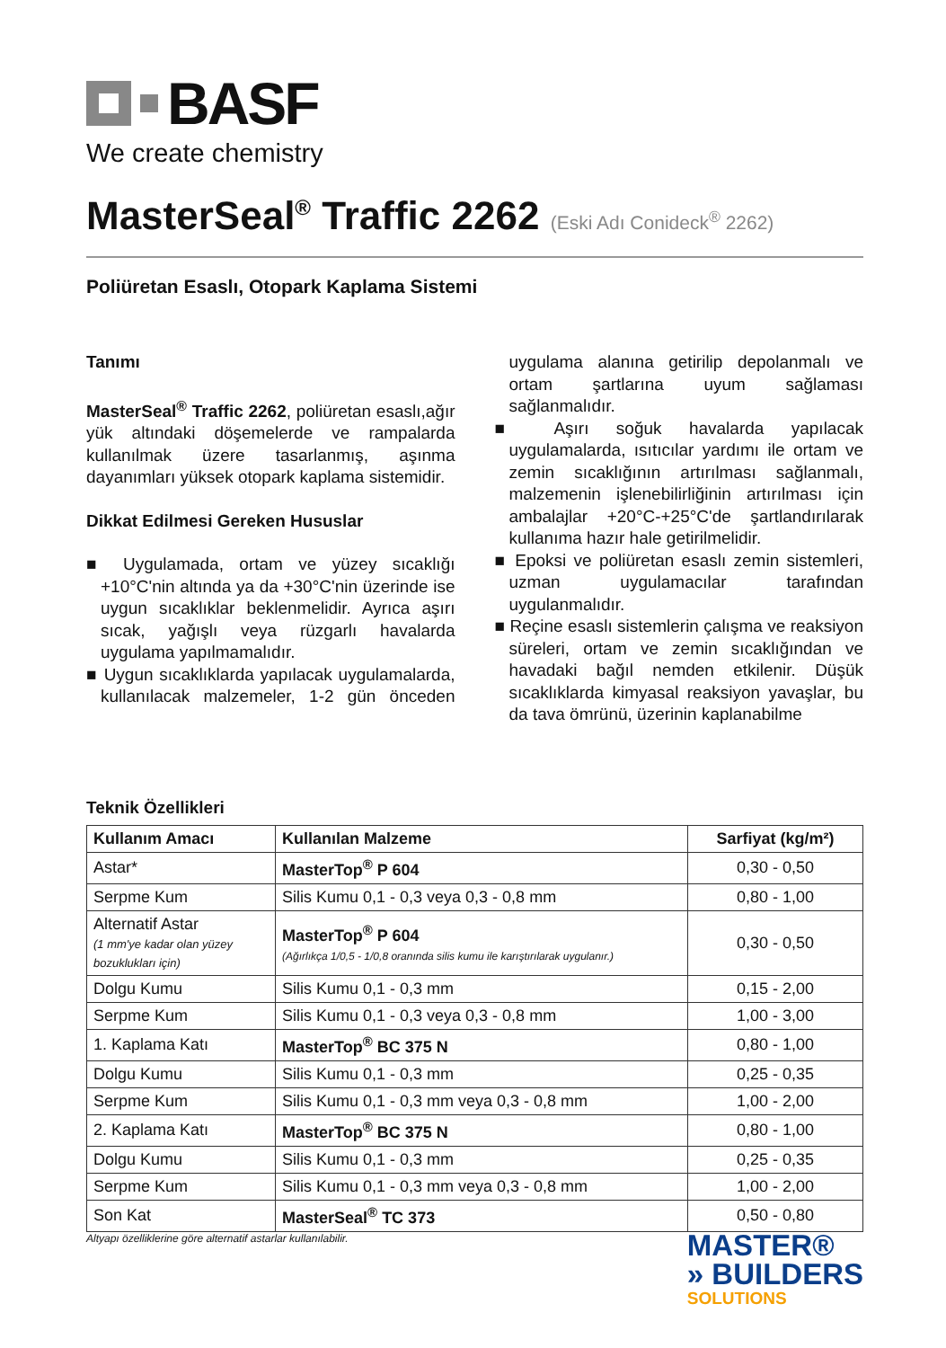BASF
We create chemistry
MasterSeal<sup>®</sup> Traffic 2262 (Eski Adı Conideck<sup>®</sup> 2262)
Poliüretan Esaslı, Otopark Kaplama Sistemi
Tanımı
MasterSeal<sup>®</sup> Traffic 2262, poliüretan esaslı,ağır yük altındaki döşemelerde ve rampalarda kullanılmak üzere tasarlanmış, aşınma dayanımları yüksek otopark kaplama sistemidir.
Dikkat Edilmesi Gereken Hususlar
■ Uygulamada, ortam ve yüzey sıcaklığı +10°C'nin altında ya da +30°C'nin üzerinde ise uygun sıcaklıklar beklenmelidir. Ayrıca aşırı sıcak, yağışlı veya rüzgarlı havalarda uygulama yapılmamalıdır.
■ Uygun sıcaklıklarda yapılacak uygulamalarda, kullanılacak malzemeler, 1-2 gün önceden uygulama alanına getirilip depolanmalı ve ortam şartlarına uyum sağlaması sağlanmalıdır.
■ Aşırı soğuk havalarda yapılacak uygulamalarda, ısıtıcılar yardımı ile ortam ve zemin sıcaklığının artırılması sağlanmalı, malzemenin işlenebilirliğinin artırılması için ambalajlar +20°C-+25°C'de şartlandırılarak kullanıma hazır hale getirilmelidir.
■ Epoksi ve poliüretan esaslı zemin sistemleri, uzman uygulamacılar tarafından uygulanmalıdır.
■ Reçine esaslı sistemlerin çalışma ve reaksiyon süreleri, ortam ve zemin sıcaklığından ve havadaki bağıl nemden etkilenir. Düşük sıcaklıklarda kimyasal reaksiyon yavaşlar, bu da tava ömrünü, üzerinin kaplanabilme
Teknik Özellikleri
| Kullanım Amacı | Kullanılan Malzeme | Sarfiyat (kg/m²) |
| --- | --- | --- |
| Astar* | MasterTop<sup>®</sup> P 604 | 0,30 - 0,50 |
| Serpme Kum | Silis Kumu 0,1 - 0,3 veya 0,3 - 0,8 mm | 0,80 - 1,00 |
| Alternatif Astar (1 mm'ye kadar olan yüzey bozuklukları için) | MasterTop<sup>®</sup> P 604 (Ağırlıkça 1/0,5 - 1/0,8 oranında silis kumu ile karıştırılarak uygulanır.) | 0,30 - 0,50 |
| Dolgu Kumu | Silis Kumu 0,1 - 0,3 mm | 0,15 - 2,00 |
| Serpme Kum | Silis Kumu 0,1 - 0,3 veya 0,3 - 0,8 mm | 1,00 - 3,00 |
| 1. Kaplama Katı | MasterTop<sup>®</sup> BC 375 N | 0,80 - 1,00 |
| Dolgu Kumu | Silis Kumu 0,1 - 0,3 mm | 0,25 - 0,35 |
| Serpme Kum | Silis Kumu 0,1 - 0,3 mm veya 0,3 - 0,8 mm | 1,00 - 2,00 |
| 2. Kaplama Katı | MasterTop<sup>®</sup> BC 375 N | 0,80 - 1,00 |
| Dolgu Kumu | Silis Kumu 0,1 - 0,3 mm | 0,25 - 0,35 |
| Serpme Kum | Silis Kumu 0,1 - 0,3 mm veya 0,3 - 0,8 mm | 1,00 - 2,00 |
| Son Kat | MasterSeal<sup>®</sup> TC 373 | 0,50 - 0,80 |
Altyapı özelliklerine göre alternatif astarlar kullanılabilir.
MASTER®
» BUILDERS
SOLUTIONS